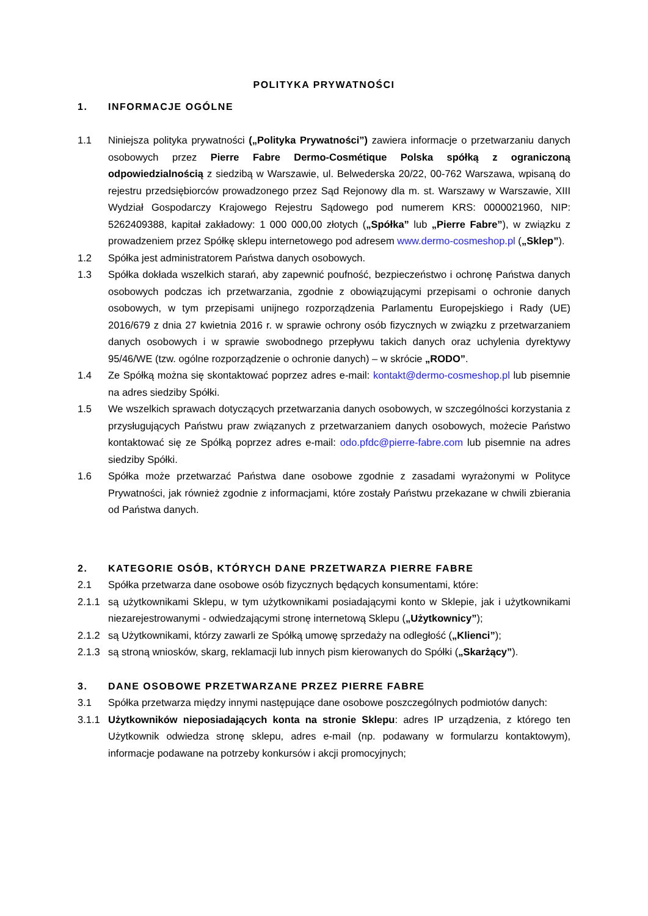POLITYKA PRYWATNOŚCI
1. INFORMACJE OGÓLNE
1.1 Niniejsza polityka prywatności („Polityka Prywatności”) zawiera informacje o przetwarzaniu danych osobowych przez Pierre Fabre Dermo-Cosmétique Polska spółką z ograniczoną odpowiedzialnością z siedzibą w Warszawie, ul. Belwederska 20/22, 00-762 Warszawa, wpisaną do rejestru przedsiębiorców prowadzonego przez Sąd Rejonowy dla m. st. Warszawy w Warszawie, XIII Wydział Gospodarczy Krajowego Rejestru Sądowego pod numerem KRS: 0000021960, NIP: 5262409388, kapitał zakładowy: 1 000 000,00 złotych („Spółka” lub „Pierre Fabre”), w związku z prowadzeniem przez Spółkę sklepu internetowego pod adresem www.dermo-cosmeshop.pl („Sklep”).
1.2 Spółka jest administratorem Państwa danych osobowych.
1.3 Spółka dokłada wszelkich starań, aby zapewnić poufność, bezpieczeństwo i ochronę Państwa danych osobowych podczas ich przetwarzania, zgodnie z obowiązującymi przepisami o ochronie danych osobowych, w tym przepisami unijnego rozporządzenia Parlamentu Europejskiego i Rady (UE) 2016/679 z dnia 27 kwietnia 2016 r. w sprawie ochrony osób fizycznych w związku z przetwarzaniem danych osobowych i w sprawie swobodnego przepływu takich danych oraz uchylenia dyrektywy 95/46/WE (tzw. ogólne rozporządzenie o ochronie danych) – w skrócie „RODO”.
1.4 Ze Spółką można się skontaktować poprzez adres e-mail: kontakt@dermo-cosmeshop.pl lub pisemnie na adres siedziby Spółki.
1.5 We wszelkich sprawach dotyczących przetwarzania danych osobowych, w szczególności korzystania z przysługujących Państwu praw związanych z przetwarzaniem danych osobowych, możecie Państwo kontaktować się ze Spółką poprzez adres e-mail: odo.pfdc@pierre-fabre.com lub pisemnie na adres siedziby Spółki.
1.6 Spółka może przetwarzać Państwa dane osobowe zgodnie z zasadami wyrażonymi w Polityce Prywatności, jak również zgodnie z informacjami, które zostały Państwu przekazane w chwili zbierania od Państwa danych.
2. KATEGORIE OSÓB, KTÓRYCH DANE PRZETWARZA PIERRE FABRE
2.1 Spółka przetwarza dane osobowe osób fizycznych będących konsumentami, które:
2.1.1 są użytkownikami Sklepu, w tym użytkownikami posiadającymi konto w Sklepie, jak i użytkownikami niezarejestrowanymi - odwiedzającymi stronę internetową Sklepu („Użytkownicy”);
2.1.2 są Użytkownikami, którzy zawarli ze Spółką umowę sprzedaży na odległość („Klienci”);
2.1.3 są stroną wniosków, skarg, reklamacji lub innych pism kierowanych do Spółki („Skarżący”).
3. DANE OSOBOWE PRZETWARZANE PRZEZ PIERRE FABRE
3.1 Spółka przetwarza między innymi następujące dane osobowe poszczególnych podmiotów danych:
3.1.1 Użytkowników nieposiadających konta na stronie Sklepu: adres IP urządzenia, z którego ten Użytkownik odwiedza stronę sklepu, adres e-mail (np. podawany w formularzu kontaktowym), informacje podawane na potrzeby konkursów i akcji promocyjnych;